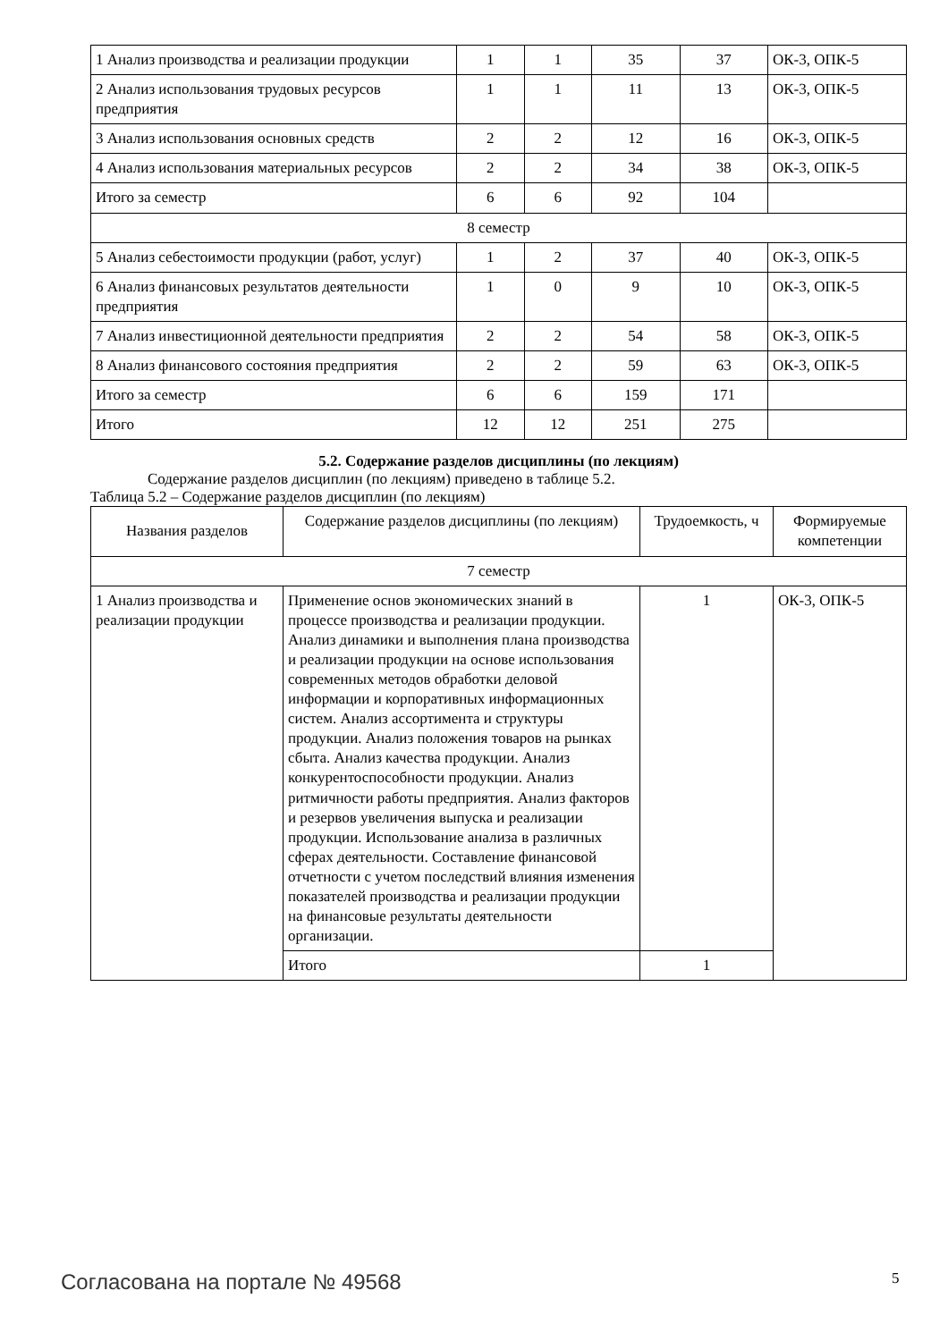| 1 Анализ производства и реализации продукции | 1 | 1 | 35 | 37 | ОК-3, ОПК-5 |
| 2 Анализ использования трудовых ресурсов предприятия | 1 | 1 | 11 | 13 | ОК-3, ОПК-5 |
| 3 Анализ использования основных средств | 2 | 2 | 12 | 16 | ОК-3, ОПК-5 |
| 4 Анализ использования материальных ресурсов | 2 | 2 | 34 | 38 | ОК-3, ОПК-5 |
| Итого за семестр | 6 | 6 | 92 | 104 | |
| 8 семестр | | | | | |
| 5 Анализ себестоимости продукции (работ, услуг) | 1 | 2 | 37 | 40 | ОК-3, ОПК-5 |
| 6 Анализ финансовых результатов деятельности предприятия | 1 | 0 | 9 | 10 | ОК-3, ОПК-5 |
| 7 Анализ инвестиционной деятельности предприятия | 2 | 2 | 54 | 58 | ОК-3, ОПК-5 |
| 8 Анализ финансового состояния предприятия | 2 | 2 | 59 | 63 | ОК-3, ОПК-5 |
| Итого за семестр | 6 | 6 | 159 | 171 | |
| Итого | 12 | 12 | 251 | 275 | |
5.2. Содержание разделов дисциплины (по лекциям)
Содержание разделов дисциплин (по лекциям) приведено в таблице 5.2.
Таблица 5.2 – Содержание разделов дисциплин (по лекциям)
| Названия разделов | Содержание разделов дисциплины (по лекциям) | Трудоемкость, ч | Формируемые компетенции |
| --- | --- | --- | --- |
| 7 семестр | | | |
| 1 Анализ производства и реализации продукции | Применение основ экономических знаний в процессе производства и реализации продукции. Анализ динамики и выполнения плана производства и реализации продукции на основе использования современных методов обработки деловой информации и корпоративных информационных систем. Анализ ассортимента и структуры продукции. Анализ положения товаров на рынках сбыта. Анализ качества продукции. Анализ конкурентоспособности продукции. Анализ ритмичности работы предприятия. Анализ факторов и резервов увеличения выпуска и реализации продукции. Использование анализа в различных сферах деятельности. Составление финансовой отчетности с учетом последствий влияния изменения показателей производства и реализации продукции на финансовые результаты деятельности организации. | 1 | ОК-3, ОПК-5 |
| | Итого | 1 | |
Согласована на портале № 49568 5